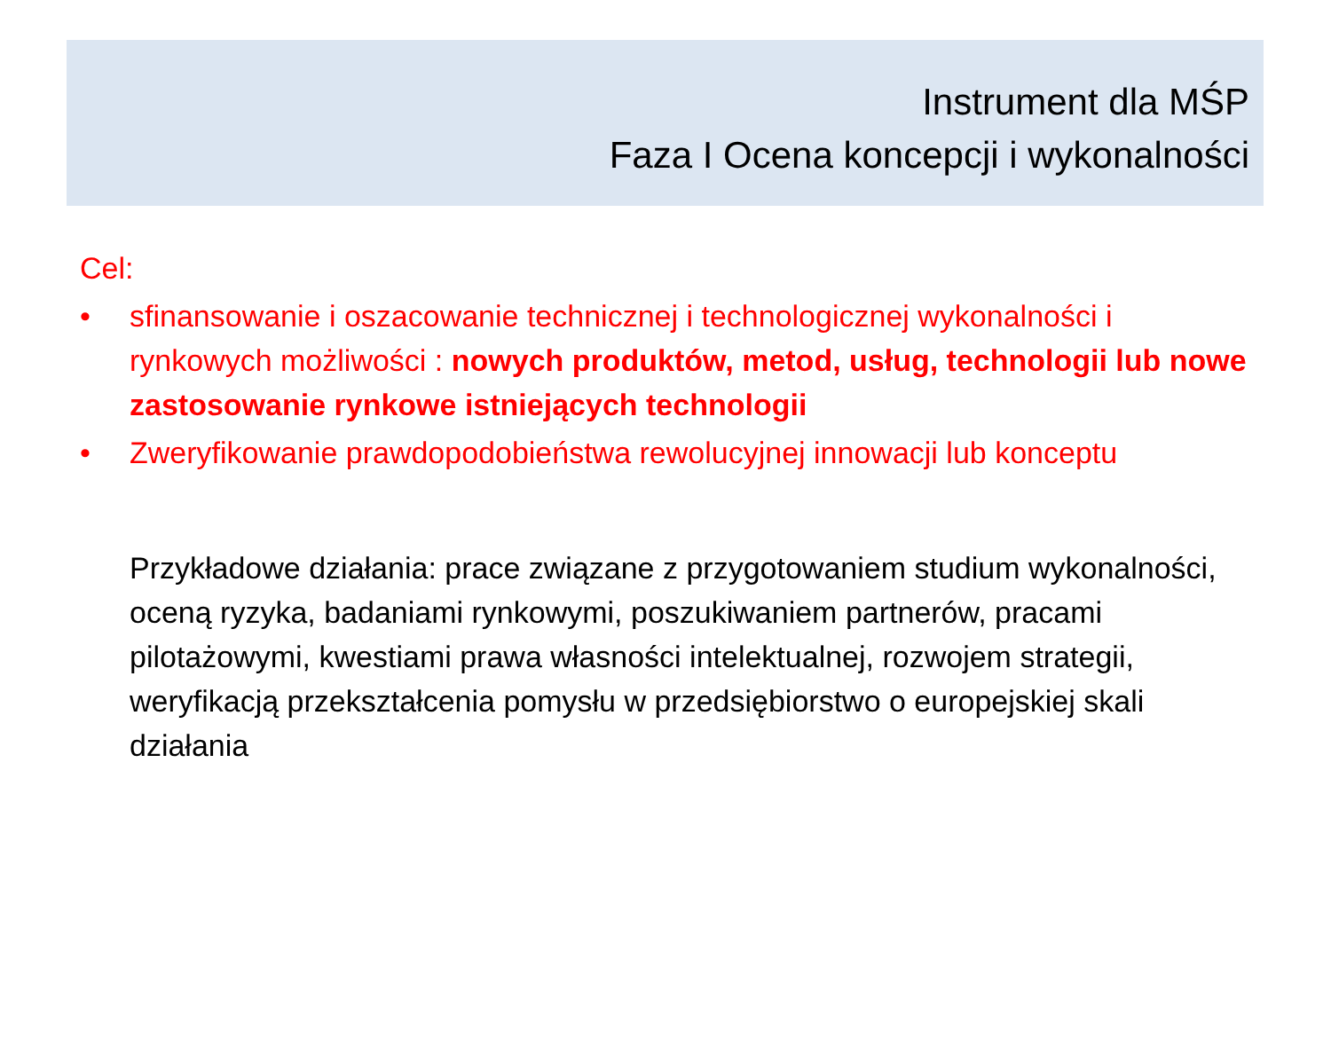Instrument dla MŚP
Faza I Ocena koncepcji i wykonalności
Cel:
• sfinansowanie i oszacowanie technicznej i technologicznej wykonalności i rynkowych możliwości : nowych produktów, metod, usług, technologii lub nowe zastosowanie rynkowe istniejących technologii
• Zweryfikowanie prawdopodobieństwa rewolucyjnej innowacji lub konceptu
Przykładowe działania: prace związane z przygotowaniem studium wykonalności, oceną ryzyka, badaniami rynkowymi, poszukiwaniem partnerów, pracami pilotażowymi, kwestiami prawa własności intelektualnej, rozwojem strategii, weryfikacją przekształcenia pomysłu w przedsiębiorstwo o europejskiej skali działania